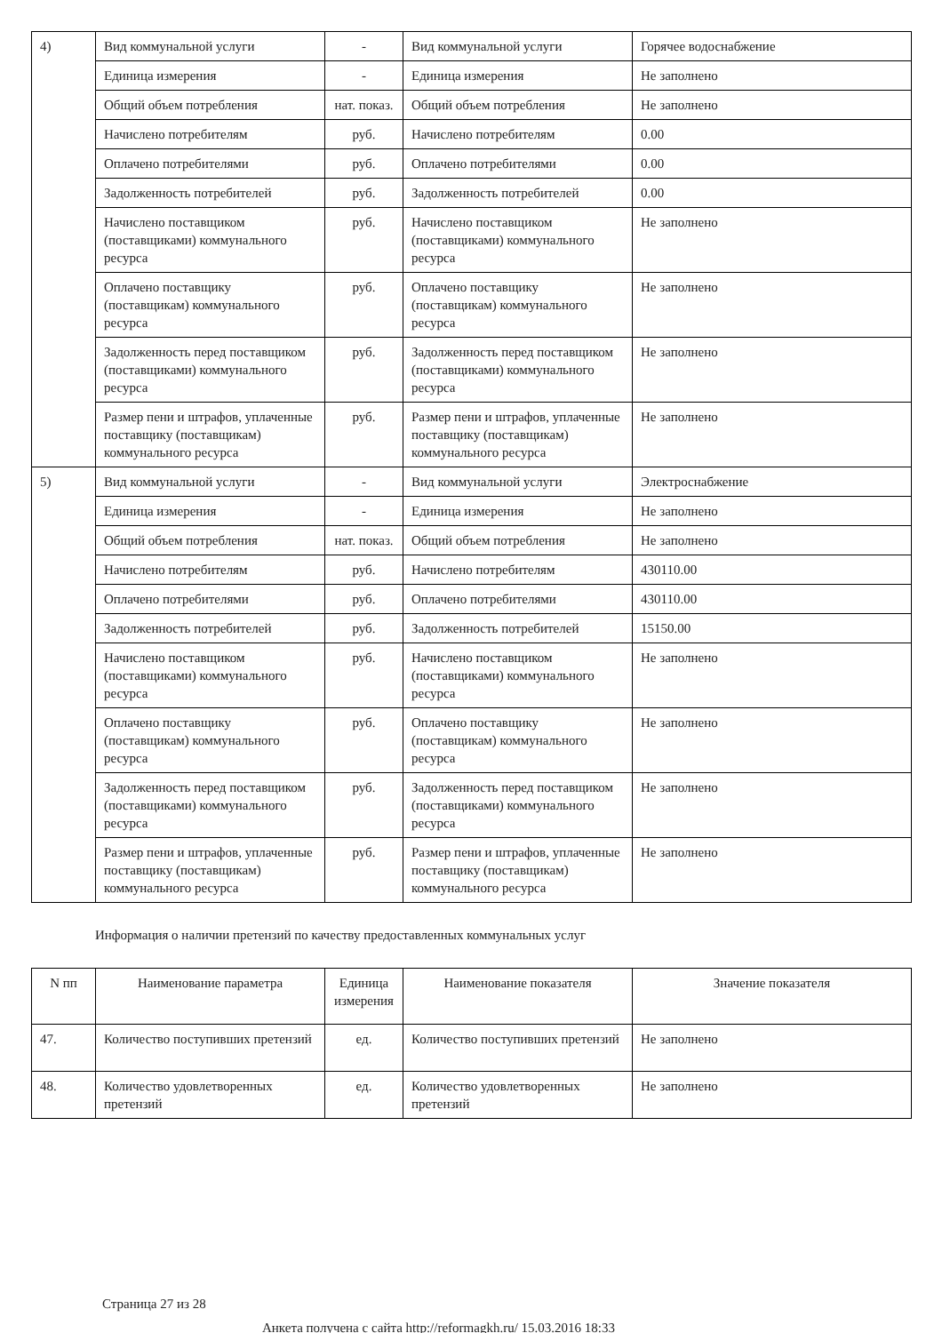| 4) | Вид коммунальной услуги | - | Вид коммунальной услуги | Горячее водоснабжение |
| | Единица измерения | - | Единица измерения | Не заполнено |
| | Общий объем потребления | нат. показ. | Общий объем потребления | Не заполнено |
| | Начислено потребителям | руб. | Начислено потребителям | 0.00 |
| | Оплачено потребителями | руб. | Оплачено потребителями | 0.00 |
| | Задолженность потребителей | руб. | Задолженность потребителей | 0.00 |
| | Начислено поставщиком (поставщиками) коммунального ресурса | руб. | Начислено поставщиком (поставщиками) коммунального ресурса | Не заполнено |
| | Оплачено поставщику (поставщикам) коммунального ресурса | руб. | Оплачено поставщику (поставщикам) коммунального ресурса | Не заполнено |
| | Задолженность перед поставщиком (поставщиками) коммунального ресурса | руб. | Задолженность перед поставщиком (поставщиками) коммунального ресурса | Не заполнено |
| | Размер пени и штрафов, уплаченные поставщику (поставщикам) коммунального ресурса | руб. | Размер пени и штрафов, уплаченные поставщику (поставщикам) коммунального ресурса | Не заполнено |
| 5) | Вид коммунальной услуги | - | Вид коммунальной услуги | Электроснабжение |
| | Единица измерения | - | Единица измерения | Не заполнено |
| | Общий объем потребления | нат. показ. | Общий объем потребления | Не заполнено |
| | Начислено потребителям | руб. | Начислено потребителям | 430110.00 |
| | Оплачено потребителями | руб. | Оплачено потребителями | 430110.00 |
| | Задолженность потребителей | руб. | Задолженность потребителей | 15150.00 |
| | Начислено поставщиком (поставщиками) коммунального ресурса | руб. | Начислено поставщиком (поставщиками) коммунального ресурса | Не заполнено |
| | Оплачено поставщику (поставщикам) коммунального ресурса | руб. | Оплачено поставщику (поставщикам) коммунального ресурса | Не заполнено |
| | Задолженность перед поставщиком (поставщиками) коммунального ресурса | руб. | Задолженность перед поставщиком (поставщиками) коммунального ресурса | Не заполнено |
| | Размер пени и штрафов, уплаченные поставщику (поставщикам) коммунального ресурса | руб. | Размер пени и штрафов, уплаченные поставщику (поставщикам) коммунального ресурса | Не заполнено |
Информация о наличии претензий по качеству предоставленных коммунальных услуг
| N пп | Наименование параметра | Единица измерения | Наименование показателя | Значение показателя |
| --- | --- | --- | --- | --- |
| 47. | Количество поступивших претензий | ед. | Количество поступивших претензий | Не заполнено |
| 48. | Количество удовлетворенных претензий | ед. | Количество удовлетворенных претензий | Не заполнено |
Страница 27 из 28
Анкета получена с сайта http://reformagkh.ru/ 15.03.2016 18:33